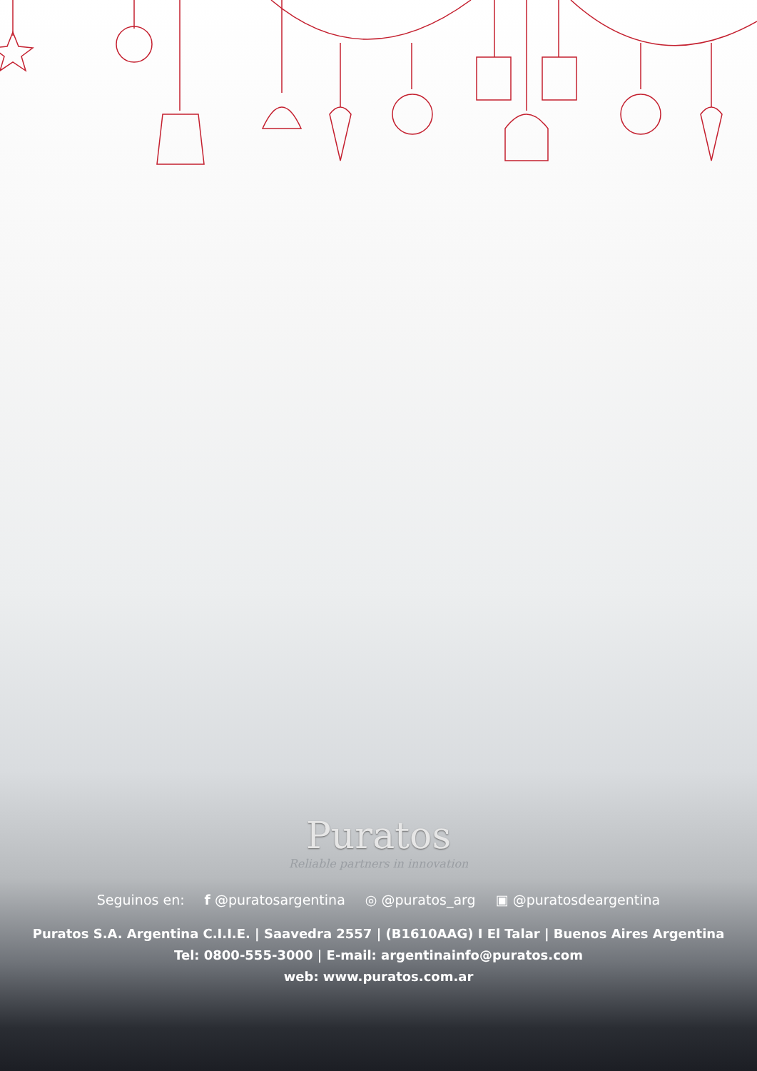Puratos
Reliable partners in innovation
Seguinos en: f @puratosargentina ◎ @puratos_arg ▣ @puratosdeargentina
Puratos S.A. Argentina C.I.I.E. | Saavedra 2557 | (B1610AAG) I El Talar | Buenos Aires Argentina
Tel: 0800-555-3000 | E-mail: argentinainfo@puratos.com
web: www.puratos.com.ar